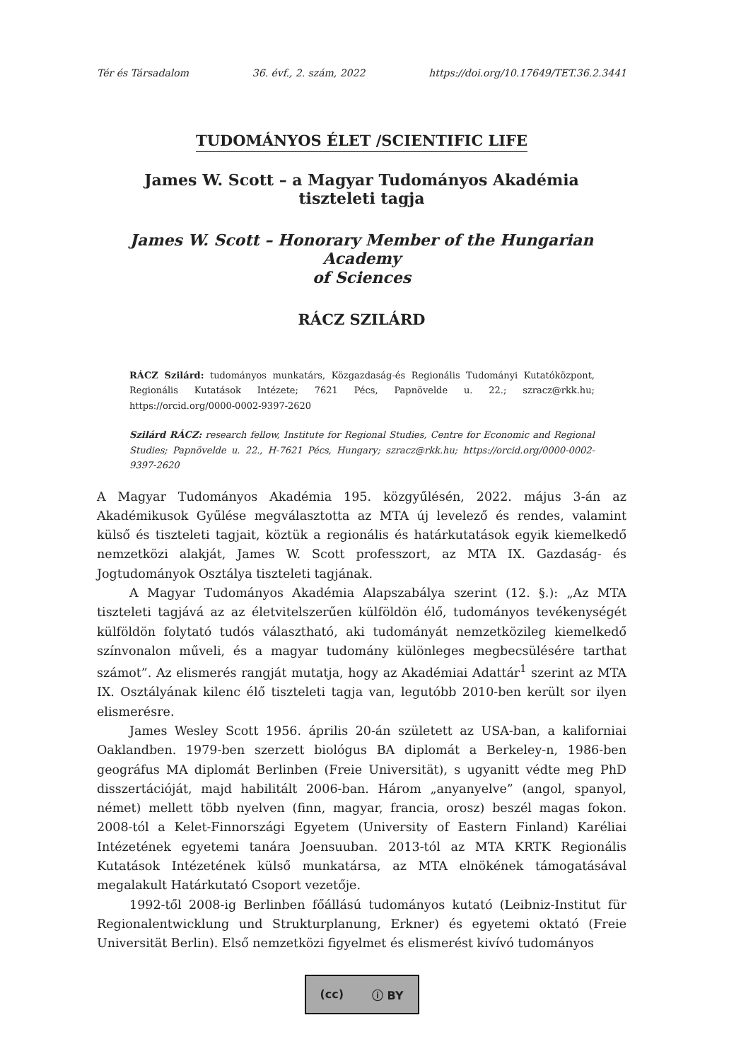Tér és Társadalom 36. évf., 2. szám, 2022 https://doi.org/10.17649/TET.36.2.3441
TUDOMÁNYOS ÉLET /SCIENTIFIC LIFE
James W. Scott – a Magyar Tudományos Akadémia
tiszteleti tagja
James W. Scott – Honorary Member of the Hungarian Academy
of Sciences
RÁCZ SZILÁRD
RÁCZ Szilárd: tudományos munkatárs, Közgazdaság-és Regionális Tudományi Kutatóközpont, Regionális Kutatások Intézete; 7621 Pécs, Papnövelde u. 22.; szracz@rkk.hu; https://orcid.org/0000-0002-9397-2620
Szilárd RÁCZ: research fellow, Institute for Regional Studies, Centre for Economic and Regional Studies; Papnövelde u. 22., H-7621 Pécs, Hungary; szracz@rkk.hu; https://orcid.org/0000-0002-9397-2620
A Magyar Tudományos Akadémia 195. közgyűlésén, 2022. május 3-án az Akadémikusok Gyűlése megválasztotta az MTA új levelező és rendes, valamint külső és tiszteleti tagjait, köztük a regionális és határkutatások egyik kiemelkedő nemzetközi alakját, James W. Scott professzort, az MTA IX. Gazdaság- és Jogtudományok Osztálya tiszteleti tagjának.
A Magyar Tudományos Akadémia Alapszabálya szerint (12. §.): „Az MTA tiszteleti tagjává az az életvitelszerűen külföldön élő, tudományos tevékenységét külföldön folytató tudós választható, aki tudományát nemzetközileg kiemelkedő színvonalon műveli, és a magyar tudomány különleges megbecsülésére tarthat számot”. Az elismerés rangját mutatja, hogy az Akadémiai Adattár<sup>1</sup> szerint az MTA IX. Osztályának kilenc élő tiszteleti tagja van, legutóbb 2010-ben került sor ilyen elismerésre.
James Wesley Scott 1956. április 20-án született az USA-ban, a kaliforniai Oaklandben. 1979-ben szerzett biológus BA diplomát a Berkeley-n, 1986-ben geográfus MA diplomát Berlinben (Freie Universität), s ugyanitt védte meg PhD disszertációját, majd habilitált 2006-ban. Három „anyanyelve” (angol, spanyol, német) mellett több nyelven (finn, magyar, francia, orosz) beszél magas fokon. 2008-tól a Kelet-Finnországi Egyetem (University of Eastern Finland) Karéliai Intézetének egyetemi tanára Joensuuban. 2013-tól az MTA KRTK Regionális Kutatások Intézetének külső munkatársa, az MTA elnökének támogatásával megalakult Határkutató Csoport vezetője.
1992-től 2008-ig Berlinben főállású tudományos kutató (Leibniz-Institut für Regionalentwicklung und Strukturplanung, Erkner) és egyetemi oktató (Freie Universität Berlin). Első nemzetközi figyelmet és elismerést kivívó tudományos
(cc) ⓘ BY